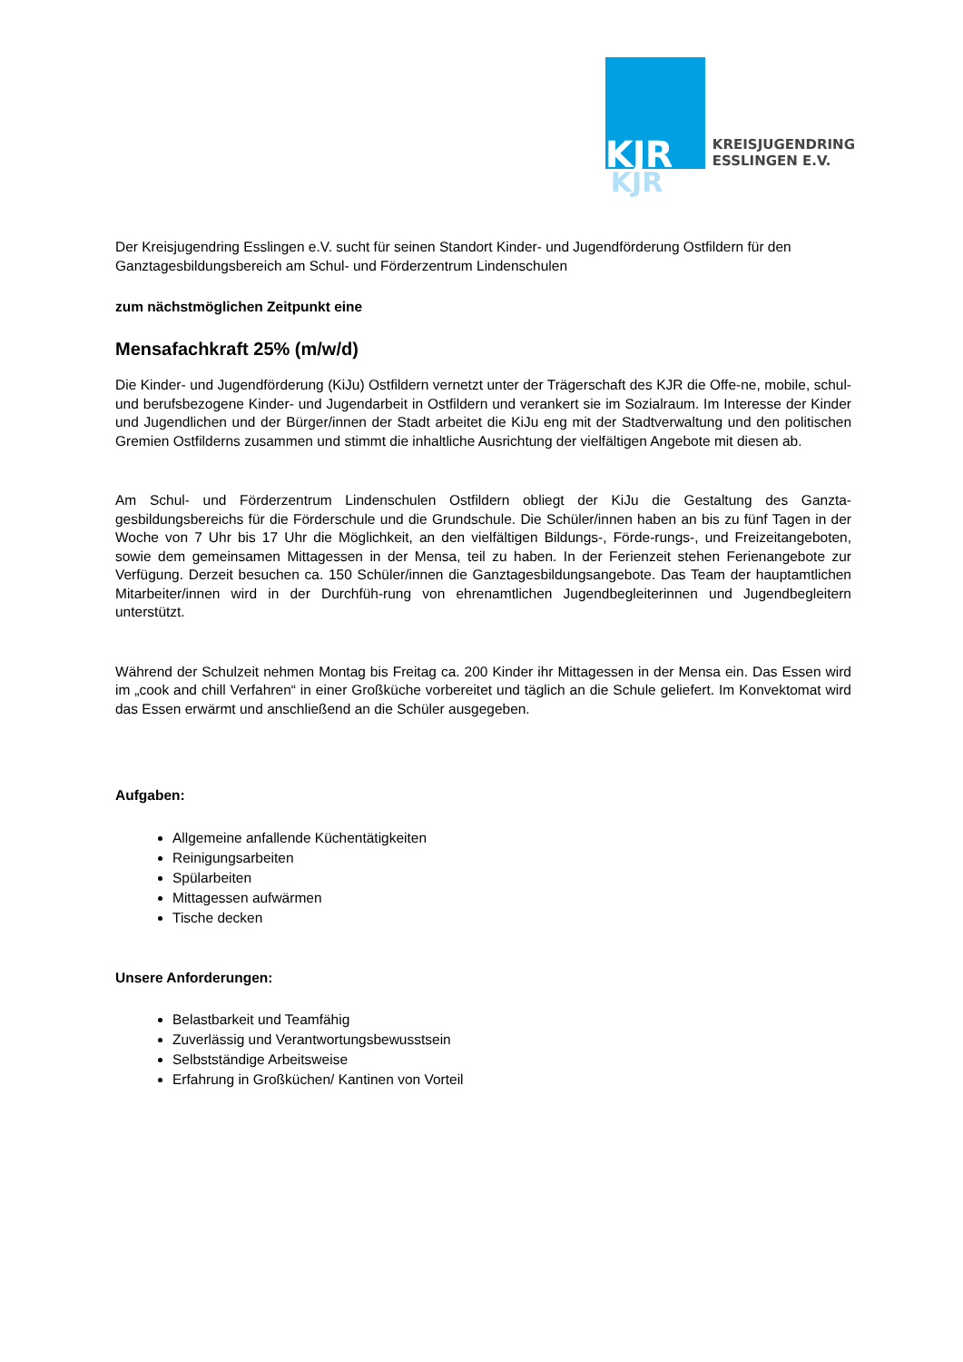KJR
KJR
KREISJUGENDRING
ESSLINGEN E.V.
Der Kreisjugendring Esslingen e.V. sucht für seinen Standort Kinder- und Jugendförderung Ostfildern für den Ganztagesbildungsbereich am Schul- und Förderzentrum Lindenschulen
zum nächstmöglichen Zeitpunkt eine
Mensafachkraft 25% (m/w/d)
Die Kinder- und Jugendförderung (KiJu) Ostfildern vernetzt unter der Trägerschaft des KJR die Offe-ne, mobile, schul- und berufsbezogene Kinder- und Jugendarbeit in Ostfildern und verankert sie im Sozialraum. Im Interesse der Kinder und Jugendlichen und der Bürger/innen der Stadt arbeitet die KiJu eng mit der Stadtverwaltung und den politischen Gremien Ostfilderns zusammen und stimmt die inhaltliche Ausrichtung der vielfältigen Angebote mit diesen ab.
Am Schul- und Förderzentrum Lindenschulen Ostfildern obliegt der KiJu die Gestaltung des Ganzta-gesbildungsbereichs für die Förderschule und die Grundschule. Die Schüler/innen haben an bis zu fünf Tagen in der Woche von 7 Uhr bis 17 Uhr die Möglichkeit, an den vielfältigen Bildungs-, Förde-rungs-, und Freizeitangeboten, sowie dem gemeinsamen Mittagessen in der Mensa, teil zu haben. In der Ferienzeit stehen Ferienangebote zur Verfügung. Derzeit besuchen ca. 150 Schüler/innen die Ganztagesbildungsangebote. Das Team der hauptamtlichen Mitarbeiter/innen wird in der Durchfüh-rung von ehrenamtlichen Jugendbegleiterinnen und Jugendbegleitern unterstützt.
Während der Schulzeit nehmen Montag bis Freitag ca. 200 Kinder ihr Mittagessen in der Mensa ein. Das Essen wird im „cook and chill Verfahren“ in einer Großküche vorbereitet und täglich an die Schule geliefert. Im Konvektomat wird das Essen erwärmt und anschließend an die Schüler ausgegeben.
Aufgaben:
Allgemeine anfallende Küchentätigkeiten
Reinigungsarbeiten
Spülarbeiten
Mittagessen aufwärmen
Tische decken
Unsere Anforderungen:
Belastbarkeit und Teamfähig
Zuverlässig und Verantwortungsbewusstsein
Selbstständige Arbeitsweise
Erfahrung in Großküchen/ Kantinen von Vorteil